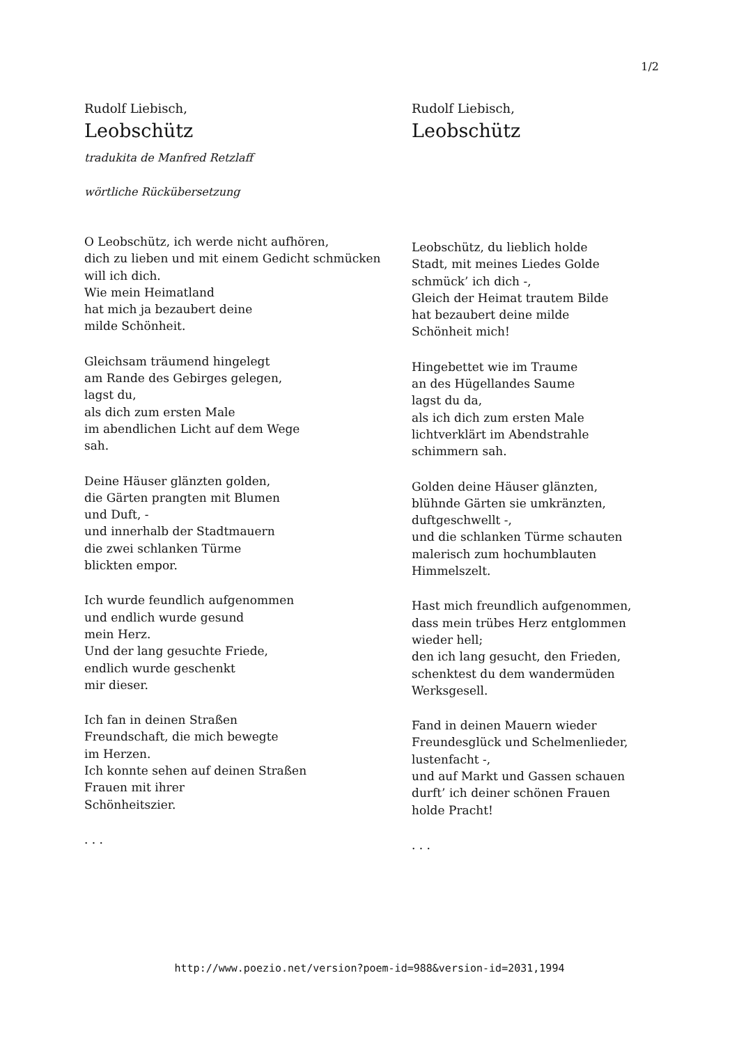1/2
Rudolf Liebisch,
Leobschütz
tradukita de Manfred Retzlaff
wörtliche Rückübersetzung
O Leobschütz, ich werde nicht aufhören,
dich zu lieben und mit einem Gedicht schmücken
will ich dich.
Wie mein Heimatland
hat mich ja bezaubert deine
milde Schönheit.
Gleichsam träumend hingelegt
am Rande des Gebirges gelegen,
lagst du,
als dich zum ersten Male
im abendlichen Licht auf dem Wege
sah.
Deine Häuser glänzten golden,
die Gärten prangten mit Blumen
und Duft, -
und innerhalb der Stadtmauern
die zwei schlanken Türme
blickten empor.
Ich wurde feundlich aufgenommen
und endlich wurde gesund
mein Herz.
Und der lang gesuchte Friede,
endlich wurde geschenkt
mir dieser.
Ich fan in deinen Straßen
Freundschaft, die mich bewegte
im Herzen.
Ich konnte sehen auf deinen Straßen
Frauen mit ihrer
Schönheitszier.
. . .
Rudolf Liebisch,
Leobschütz
Leobschütz, du lieblich holde
Stadt, mit meines Liedes Golde
schmück’ ich dich -,
Gleich der Heimat trautem Bilde
hat bezaubert deine milde
Schönheit mich!
Hingebettet wie im Traume
an des Hügellandes Saume
lagst du da,
als ich dich zum ersten Male
lichtverklärt im Abendstrahle
schimmern sah.
Golden deine Häuser glänzten,
blühnde Gärten sie umkränzten,
duftgeschwellt -,
und die schlanken Türme schauten
malerisch zum hochumblauten
Himmelszelt.
Hast mich freundlich aufgenommen,
dass mein trübes Herz entglommen
wieder hell;
den ich lang gesucht, den Frieden,
schenktest du dem wandermüden
Werksgesell.
Fand in deinen Mauern wieder
Freundesglück und Schelmenlieder,
lustenfacht -,
und auf Markt und Gassen schauen
durft’ ich deiner schönen Frauen
holde Pracht!
. . .
http://www.poezio.net/version?poem-id=988&version-id=2031,1994